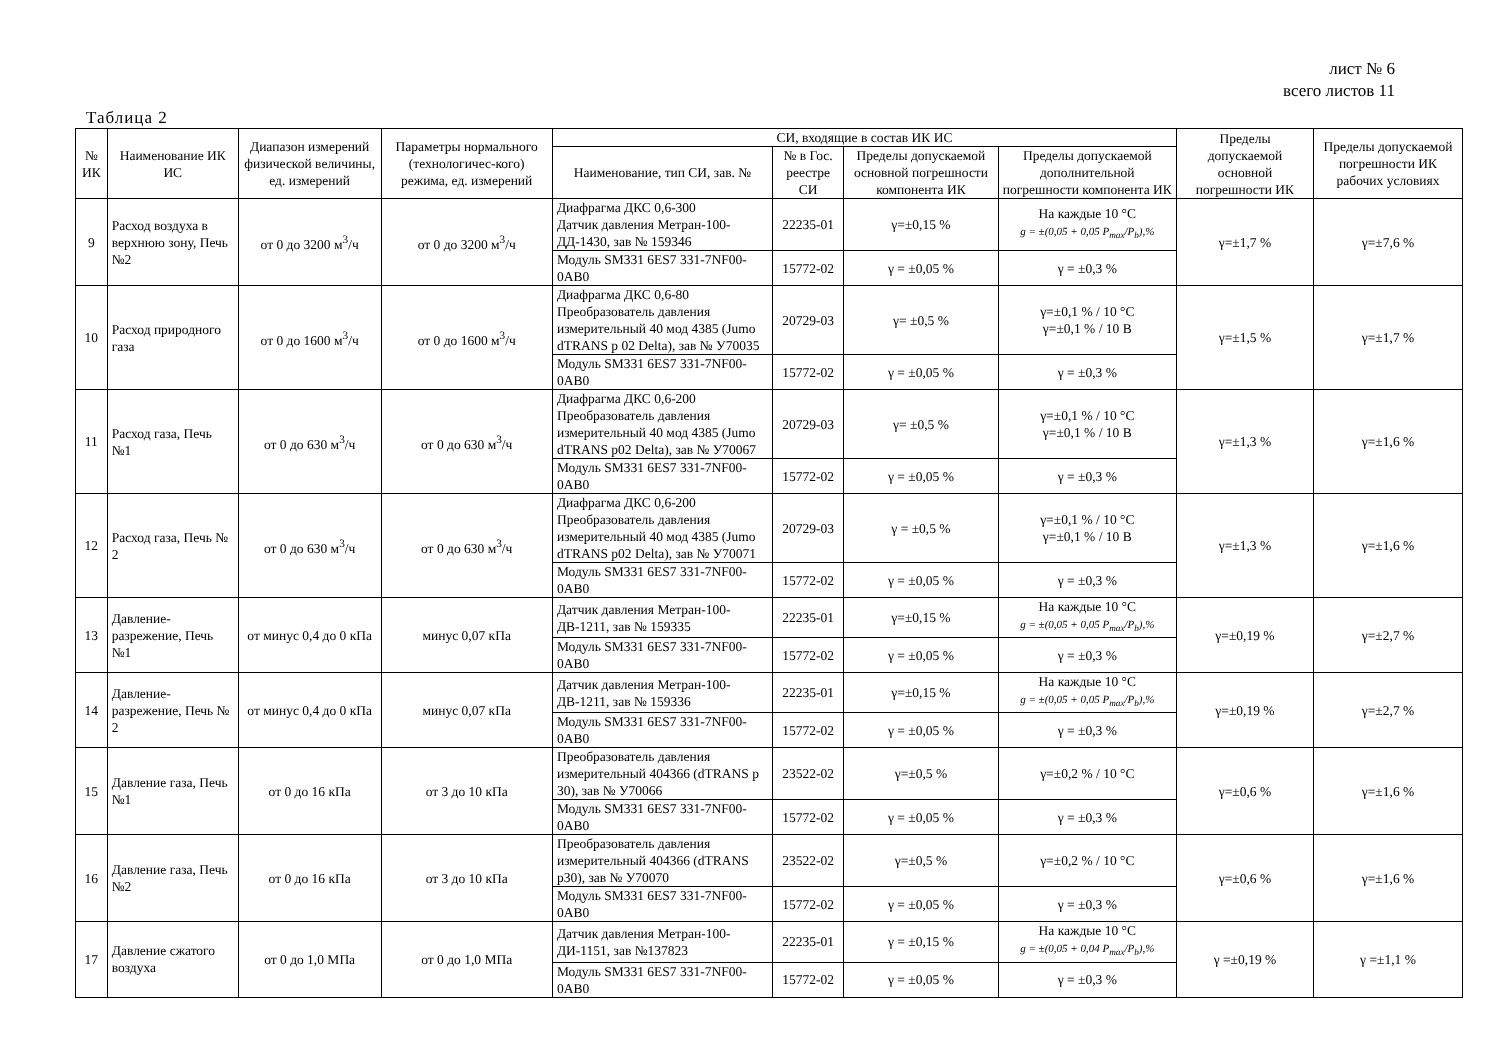лист № 6
всего листов 11
Таблица 2
| № ИК | Наименование ИК ИС | Диапазон измерений физической величины, ед. измерений | Параметры нормального (технологичес-кого) режима, ед. измерений | СИ, входящие в состав ИК ИС | | | | Пределы допускаемой основной погрешности ИК | Пределы допускаемой погрешности ИК рабочих условиях |
| --- | --- | --- | --- | --- | --- | --- | --- | --- | --- |
| | | | | Наименование, тип СИ, зав. № | № в Гос. реестре СИ | Пределы допускаемой основной погрешности компонента ИК | Пределы допускаемой дополнительной погрешности компонента ИК | | |
| 9 | Расход воздуха в верхнюю зону, Печь №2 | от 0 до 3200 м<sup>3</sup>/ч | от 0 до 3200 м<sup>3</sup>/ч | Диафрагма ДКС 0,6-300 Датчик давления Метран-100-ДД-1430, зав № 159346 | 22235-01 | γ=±0,15 % | На каждые 10 °C g = ±(0,05 + 0,05 P<sub>max</sub>/P<sub>b</sub>),% | γ=±1,7 % | γ=±7,6 % |
| | | | | Модуль SM331 6ES7 331-7NF00-0AB0 | 15772-02 | γ = ±0,05 % | γ = ±0,3 % | | |
| 10 | Расход природного газа | от 0 до 1600 м<sup>3</sup>/ч | от 0 до 1600 м<sup>3</sup>/ч | Диафрагма ДКС 0,6-80 Преобразователь давления измерительный 40 мод 4385 (Jumo dTRANS p 02 Delta), зав № У70035 | 20729-03 | γ= ±0,5 % | γ=±0,1 % / 10 °C γ=±0,1 % / 10 В | γ=±1,5 % | γ=±1,7 % |
| | | | | Модуль SM331 6ES7 331-7NF00-0AB0 | 15772-02 | γ = ±0,05 % | γ = ±0,3 % | | |
| 11 | Расход газа, Печь №1 | от 0 до 630 м<sup>3</sup>/ч | от 0 до 630 м<sup>3</sup>/ч | Диафрагма ДКС 0,6-200 Преобразователь давления измерительный 40 мод 4385 (Jumo dTRANS p02 Delta), зав № У70067 | 20729-03 | γ= ±0,5 % | γ=±0,1 % / 10 °C γ=±0,1 % / 10 В | γ=±1,3 % | γ=±1,6 % |
| | | | | Модуль SM331 6ES7 331-7NF00-0AB0 | 15772-02 | γ = ±0,05 % | γ = ±0,3 % | | |
| 12 | Расход газа, Печь № 2 | от 0 до 630 м<sup>3</sup>/ч | от 0 до 630 м<sup>3</sup>/ч | Диафрагма ДКС 0,6-200 Преобразователь давления измерительный 40 мод 4385 (Jumo dTRANS p02 Delta), зав № У70071 | 20729-03 | γ = ±0,5 % | γ=±0,1 % / 10 °C γ=±0,1 % / 10 В | γ=±1,3 % | γ=±1,6 % |
| | | | | Модуль SM331 6ES7 331-7NF00-0AB0 | 15772-02 | γ = ±0,05 % | γ = ±0,3 % | | |
| 13 | Давление-разрежение, Печь №1 | от минус 0,4 до 0 кПа | минус 0,07 кПа | Датчик давления Метран-100-ДВ-1211, зав № 159335 | 22235-01 | γ=±0,15 % | На каждые 10 °C g = ±(0,05 + 0,05 P<sub>max</sub>/P<sub>b</sub>),% | γ=±0,19 % | γ=±2,7 % |
| | | | | Модуль SM331 6ES7 331-7NF00-0AB0 | 15772-02 | γ = ±0,05 % | γ = ±0,3 % | | |
| 14 | Давление-разрежение, Печь № 2 | от минус 0,4 до 0 кПа | минус 0,07 кПа | Датчик давления Метран-100-ДВ-1211, зав № 159336 | 22235-01 | γ=±0,15 % | На каждые 10 °C g = ±(0,05 + 0,05 P<sub>max</sub>/P<sub>b</sub>),% | γ=±0,19 % | γ=±2,7 % |
| | | | | Модуль SM331 6ES7 331-7NF00-0AB0 | 15772-02 | γ = ±0,05 % | γ = ±0,3 % | | |
| 15 | Давление газа, Печь №1 | от 0 до 16 кПа | от 3 до 10 кПа | Преобразователь давления измерительный 404366 (dTRANS p 30), зав № У70066 | 23522-02 | γ=±0,5 % | γ=±0,2 % / 10 °C | γ=±0,6 % | γ=±1,6 % |
| | | | | Модуль SM331 6ES7 331-7NF00-0AB0 | 15772-02 | γ = ±0,05 % | γ = ±0,3 % | | |
| 16 | Давление газа, Печь №2 | от 0 до 16 кПа | от 3 до 10 кПа | Преобразователь давления измерительный 404366 (dTRANS p30), зав № У70070 | 23522-02 | γ=±0,5 % | γ=±0,2 % / 10 °C | γ=±0,6 % | γ=±1,6 % |
| | | | | Модуль SM331 6ES7 331-7NF00-0AB0 | 15772-02 | γ = ±0,05 % | γ = ±0,3 % | | |
| 17 | Давление сжатого воздуха | от 0 до 1,0 МПа | от 0 до 1,0 МПа | Датчик давления Метран-100-ДИ-1151, зав №137823 | 22235-01 | γ = ±0,15 % | На каждые 10 °C g = ±(0,05 + 0,04 P<sub>max</sub>/P<sub>b</sub>),% | γ =±0,19 % | γ =±1,1 % |
| | | | | Модуль SM331 6ES7 331-7NF00-0AB0 | 15772-02 | γ = ±0,05 % | γ = ±0,3 % | | |